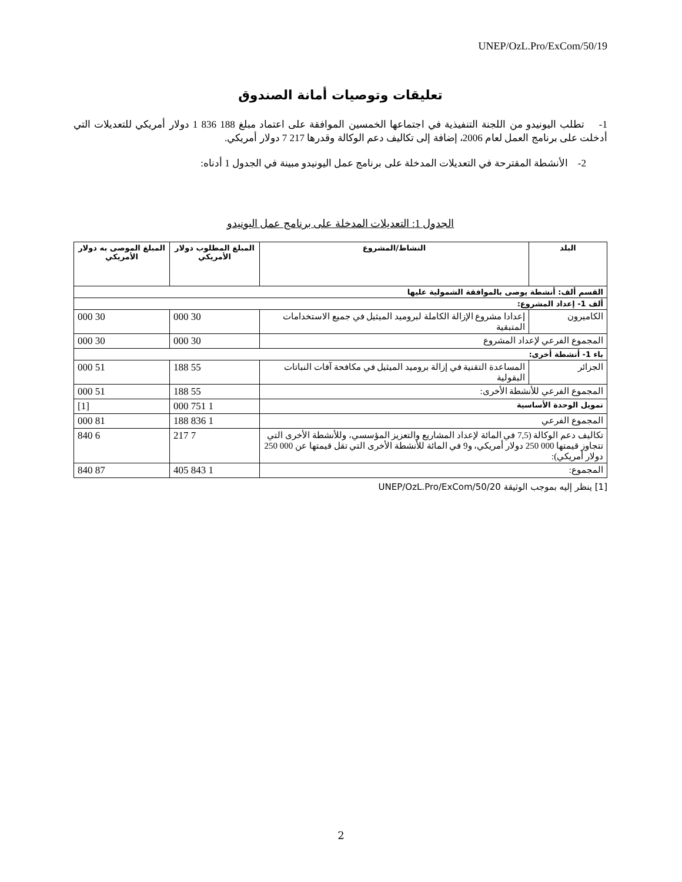UNEP/OzL.Pro/ExCom/50/19
تعليقات وتوصيات أمانة الصندوق
1- تطلب اليونيدو من اللجنة التنفيذية في اجتماعها الخمسين الموافقة على اعتماد مبلغ 188 836 1 دولار أمريكي للتعديلات التي أدخلت على برنامج العمل لعام 2006، إضافة إلى تكاليف دعم الوكالة وقدرها 217 7 دولار أمريكي.
2- الأنشطة المقترحة في التعديلات المدخلة على برنامج عمل اليونيدو مبينة في الجدول 1 أدناه:
الجدول 1: التعديلات المدخلة على برنامج عمل اليونيدو
| البلد | النشاط/المشروع | المبلغ المطلوب دولار الأمريكي | المبلغ الموصى به دولار الأمريكي |
| --- | --- | --- | --- |
| القسم ألف: أنشطة يوصى بالموافقة الشمولية عليها | | | |
| ألف 1- إعداد المشروع: | | | |
| الكاميرون | إعدادا مشروع الإزالة الكاملة لبروميد الميثيل في جميع الاستخدامات المتبقية | 30 000 | 30 000 |
| المجموع الفرعي لإعداد المشروع | | 30 000 | 30 000 |
| باء 1- أنشطة أخرى: | | | |
| الجزائر | المساعدة التقنية في إزالة بروميد الميثيل في مكافحة آفات النباتات البقولية | 55 188 | 51 000 |
| المجموع الفرعي للأنشطة الأخرى: | | 55 188 | 51 000 |
| تمويل الوحدة الأساسية | | 1 751 000 | [1] |
| المجموع الفرعي | | 1 836 188 | 81 000 |
| تكاليف دعم الوكالة (7,5 في المائة لإعداد المشاريع والتعزيز المؤسسي، وللأنشطة الأخرى التي تتجاوز قيمتها 000 250 دولار أمريكي، و9 في المائة للأنشطة الأخرى التي تقل قيمتها عن 000 250 دولار أمريكي): | | 7 217 | 6 840 |
| المجموع: | | 1 843 405 | 87 840 |
[1] ينظر إليه بموجب الوثيقة UNEP/OzL.Pro/ExCom/50/20
2